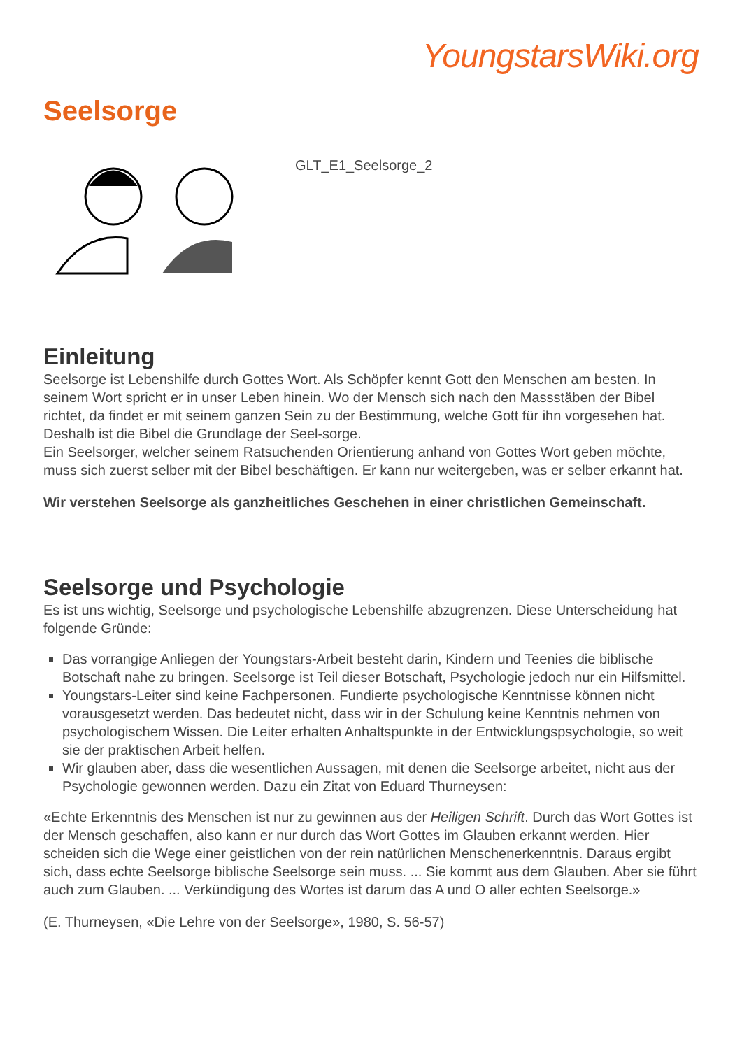YoungstarsWiki.org
Seelsorge
GLT_E1_Seelsorge_2
Einleitung
Seelsorge ist Lebenshilfe durch Gottes Wort. Als Schöpfer kennt Gott den Menschen am besten. In seinem Wort spricht er in unser Leben hinein. Wo der Mensch sich nach den Massstäben der Bibel richtet, da findet er mit seinem ganzen Sein zu der Bestimmung, welche Gott für ihn vorgesehen hat. Deshalb ist die Bibel die Grundlage der Seel-sorge.
Ein Seelsorger, welcher seinem Ratsuchenden Orientierung anhand von Gottes Wort geben möchte, muss sich zuerst selber mit der Bibel beschäftigen. Er kann nur weitergeben, was er selber erkannt hat.
Wir verstehen Seelsorge als ganzheitliches Geschehen in einer christlichen Gemeinschaft.
Seelsorge und Psychologie
Es ist uns wichtig, Seelsorge und psychologische Lebenshilfe abzugrenzen. Diese Unterscheidung hat folgende Gründe:
Das vorrangige Anliegen der Youngstars-Arbeit besteht darin, Kindern und Teenies die biblische Botschaft nahe zu bringen. Seelsorge ist Teil dieser Botschaft, Psychologie jedoch nur ein Hilfsmittel.
Youngstars-Leiter sind keine Fachpersonen. Fundierte psychologische Kenntnisse können nicht vorausgesetzt werden. Das bedeutet nicht, dass wir in der Schulung keine Kenntnis nehmen von psychologischem Wissen. Die Leiter erhalten Anhaltspunkte in der Entwicklungspsychologie, so weit sie der praktischen Arbeit helfen.
Wir glauben aber, dass die wesentlichen Aussagen, mit denen die Seelsorge arbeitet, nicht aus der Psychologie gewonnen werden. Dazu ein Zitat von Eduard Thurneysen:
«Echte Erkenntnis des Menschen ist nur zu gewinnen aus der Heiligen Schrift. Durch das Wort Gottes ist der Mensch geschaffen, also kann er nur durch das Wort Gottes im Glauben erkannt werden. Hier scheiden sich die Wege einer geistlichen von der rein natürlichen Menschenerkenntnis. Daraus ergibt sich, dass echte Seelsorge biblische Seelsorge sein muss. ... Sie kommt aus dem Glauben. Aber sie führt auch zum Glauben. ... Verkündigung des Wortes ist darum das A und O aller echten Seelsorge.»
(E. Thurneysen, «Die Lehre von der Seelsorge», 1980, S. 56-57)